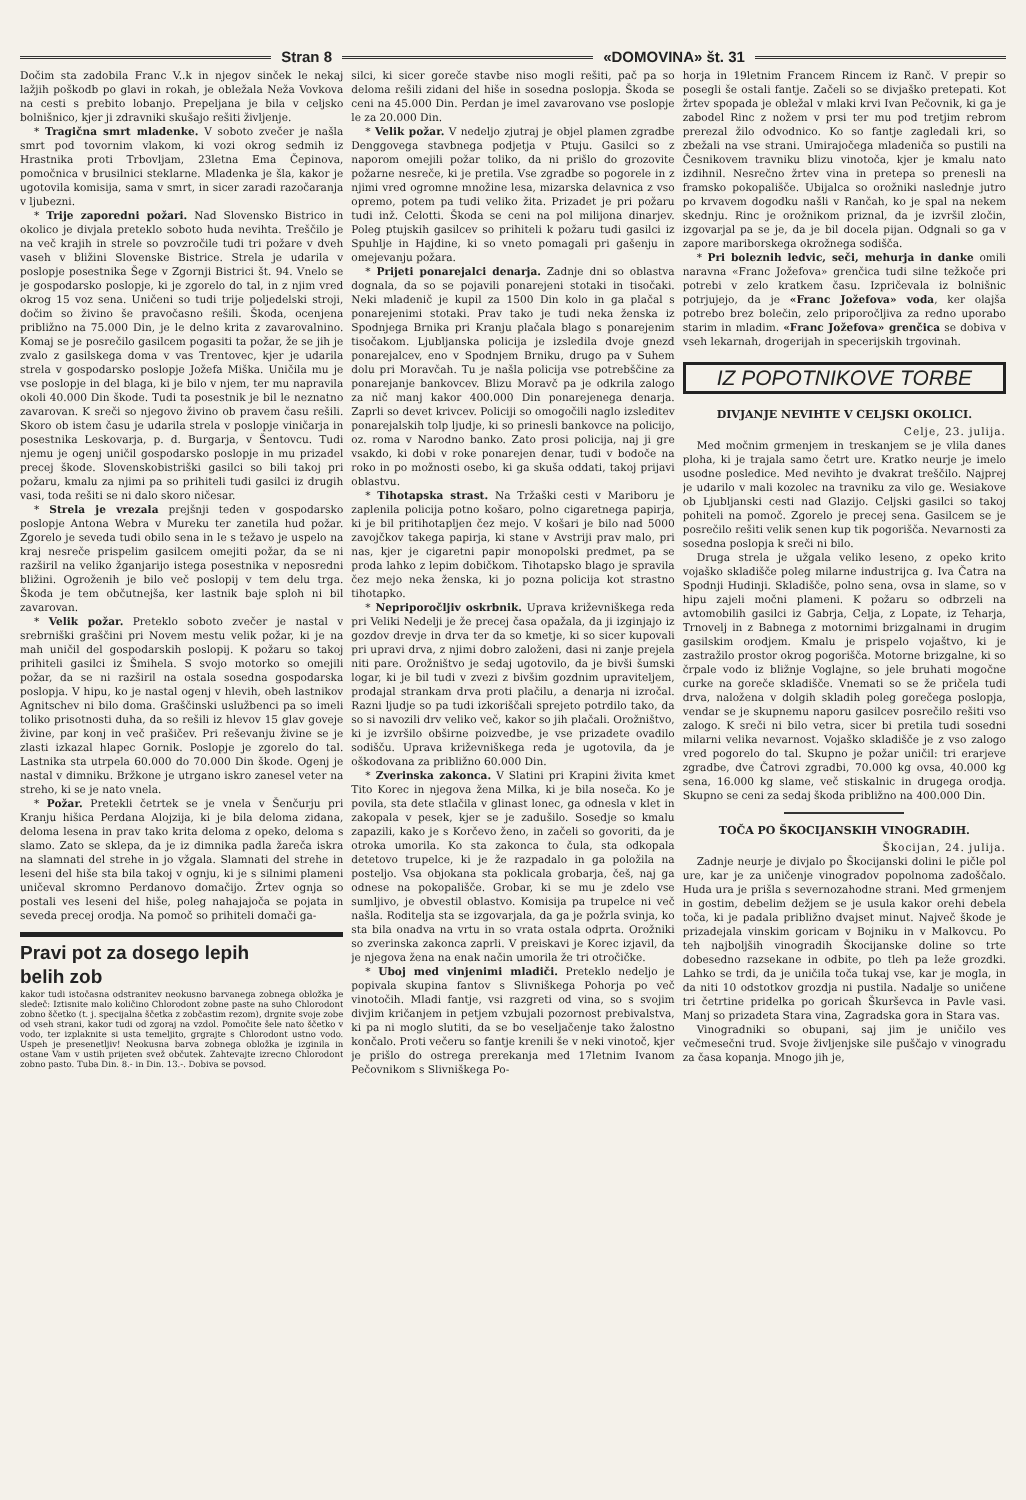Stran 8 «DOMOVINA» št. 31
Dočim sta zadobila Franc V..k in njegov sinček le nekaj lažjih poškodb po glavi in rokah, je obležala Neža Vovkova na cesti s prebito lobanjo. Prepeljana je bila v celjsko bolnišnico, kjer ji zdravniki skušajo rešiti življenje.
* Tragična smrt mladenke. V soboto zvečer je našla smrt pod tovornim vlakom, ki vozi okrog sedmih iz Hrastnika proti Trbovljam, 23letna Ema Čepinova, pomočnica v brusilnici steklarne. Mladenka je šla, kakor je ugotovila komisija, sama v smrt, in sicer zaradi razočaranja v ljubezni.
* Trije zaporedni požari. Nad Slovensko Bistrico in okolico je divjala preteklo soboto huda nevihta. Treščilo je na več krajih in strele so povzročile tudi tri požare v dveh vaseh v bližini Slovenske Bistrice. Strela je udarila v poslopje posestnika Šege v Zgornji Bistrici št. 94. Vnelo se je gospodarsko poslopje, ki je zgorelo do tal, in z njim vred okrog 15 voz sena. Uničeni so tudi trije poljedelski stroji, dočim so živino še pravočasno rešili. Škoda, ocenjena približno na 75.000 Din, je le delno krita z zavarovalnino. Komaj se je posrečilo gasilcem pogasiti ta požar, že se jih je zvalo z gasilskega doma v vas Trentovec, kjer je udarila strela v gospodarsko poslopje Jožefa Miška. Uničila mu je vse poslopje in del blaga, ki je bilo v njem, ter mu napravila okoli 40.000 Din škode. Tudi ta posestnik je bil le neznatno zavarovan. K sreči so njegovo živino ob pravem času rešili. Skoro ob istem času je udarila strela v poslopje viničarja in posestnika Leskovarja, p. d. Burgarja, v Šentovcu. Tudi njemu je ogenj uničil gospodarsko poslopje in mu prizadel precej škode. Slovenskobistriški gasilci so bili takoj pri požaru, kmalu za njimi pa so prihiteli tudi gasilci iz drugih vasi, toda rešiti se ni dalo skoro ničesar.
* Strela je vrezala prejšnji teden v gospodarsko poslopje Antona Webra v Mureku ter zanetila hud požar. Zgorelo je seveda tudi obilo sena in le s težavo je uspelo na kraj nesreče prispelim gasilcem omejiti požar, da se ni razširil na veliko žganjarijo istega posestnika v neposredni bližini. Ogroženih je bilo več poslopij v tem delu trga. Škoda je tem občutnejša, ker lastnik baje sploh ni bil zavarovan.
* Velik požar. Preteklo soboto zvečer je nastal v srebrniški graščini pri Novem mestu velik požar, ki je na mah uničil del gospodarskih poslopij. K požaru so takoj prihiteli gasilci iz Šmihela. S svojo motorko so omejili požar, da se ni razširil na ostala sosedna gospodarska poslopja. V hipu, ko je nastal ogenj v hlevih, obeh lastnikov Agnitschev ni bilo doma. Graščinski uslužbenci pa so imeli toliko prisotnosti duha, da so rešili iz hlevov 15 glav goveje živine, par konj in več prašičev. Pri reševanju živine se je zlasti izkazal hlapec Gornik. Poslopje je zgorelo do tal. Lastnika sta utrpela 60.000 do 70.000 Din škode. Ogenj je nastal v dimniku. Bržkone je utrgano iskro zanesel veter na streho, ki se je nato vnela.
* Požar. Pretekli četrtek se je vnela v Šenčurju pri Kranju hišica Perdana Alojzija, ki je bila deloma zidana, deloma lesena in prav tako krita deloma z opeko, deloma s slamo. Zato se sklepa, da je iz dimnika padla žareča iskra na slamnati del strehe in jo vžgala. Slamnati del strehe in leseni del hiše sta bila takoj v ognju, ki je s silnimi plameni uničeval skromno Perdanovo domačijo. Žrtev ognja so postali ves leseni del hiše, poleg nahajajoča se pojata in seveda precej orodja. Na pomoč so prihiteli domači ga-
Pravi pot za dosego lepih
belih zob
kakor tudi istočasna odstranitev neokusno barvanega zobnega obložka je sledeč: Iztisnite malo količino Chlorodont zobne paste na suho Chlorodont zobno ščetko (t. j. specijalna ščetka z zobčastim rezom), drgnite svoje zobe od vseh strani, kakor tudi od zgoraj na vzdol. Pomočite šele nato ščetko v vodo, ter izplaknite si usta temeljito, grgrajte s Chlorodont ustno vodo. Uspeh je presenetljiv! Neokusna barva zobnega obložka je izginila in ostane Vam v ustih prijeten svež občutek. Zahtevajte izrecno Chlorodont zobno pasto. Tuba Din. 8.- in Din. 13.-. Dobiva se povsod.
silci, ki sicer goreče stavbe niso mogli rešiti, pač pa so deloma rešili zidani del hiše in sosedna poslopja. Škoda se ceni na 45.000 Din. Perdan je imel zavarovano vse poslopje le za 20.000 Din.
* Velik požar. V nedeljo zjutraj je objel plamen zgradbe Denggovega stavbnega podjetja v Ptuju. Gasilci so z naporom omejili požar toliko, da ni prišlo do grozovite požarne nesreče, ki je pretila. Vse zgradbe so pogorele in z njimi vred ogromne množine lesa, mizarska delavnica z vso opremo, potem pa tudi veliko žita. Prizadet je pri požaru tudi inž. Celotti. Škoda se ceni na pol milijona dinarjev. Poleg ptujskih gasilcev so prihiteli k požaru tudi gasilci iz Spuhlje in Hajdine, ki so vneto pomagali pri gašenju in omejevanju požara.
* Prijeti ponarejalci denarja. Zadnje dni so oblastva dognala, da so se pojavili ponarejeni stotaki in tisočaki. Neki mladenič je kupil za 1500 Din kolo in ga plačal s ponarejenimi stotaki. Prav tako je tudi neka ženska iz Spodnjega Brnika pri Kranju plačala blago s ponarejenim tisočakom. Ljubljanska policija je izsledila dvoje gnezd ponarejalcev, eno v Spodnjem Brniku, drugo pa v Suhem dolu pri Moravčah. Tu je našla policija vse potrebščine za ponarejanje bankovcev. Blizu Moravč pa je odkrila zalogo za nič manj kakor 400.000 Din ponarejenega denarja. Zaprli so devet krivcev. Policiji so omogočili naglo izsleditev ponarejalskih tolp ljudje, ki so prinesli bankovce na policijo, oz. roma v Narodno banko. Zato prosi policija, naj ji gre vsakdo, ki dobi v roke ponarejen denar, tudi v bodoče na roko in po možnosti osebo, ki ga skuša oddati, takoj prijavi oblastvu.
* Tihotapska strast. Na Tržaški cesti v Mariboru je zaplenila policija potno košaro, polno cigaretnega papirja, ki je bil pritihotapljen čez mejo. V košari je bilo nad 5000 zavojčkov takega papirja, ki stane v Avstriji prav malo, pri nas, kjer je cigaretni papir monopolski predmet, pa se proda lahko z lepim dobičkom. Tihotapsko blago je spravila čez mejo neka ženska, ki jo pozna policija kot strastno tihotapko.
* Nepriporočljiv oskrbnik. Uprava križevniškega reda pri Veliki Nedelji je že precej časa opažala, da ji izginjajo iz gozdov drevje in drva ter da so kmetje, ki so sicer kupovali pri upravi drva, z njimi dobro založeni, dasi ni zanje prejela niti pare. Orožništvo je sedaj ugotovilo, da je bivši šumski logar, ki je bil tudi v zvezi z bivšim gozdnim upraviteljem, prodajal strankam drva proti plačilu, a denarja ni izročal. Razni ljudje so pa tudi izkoriščali sprejeto potrdilo tako, da so si navozili drv veliko več, kakor so jih plačali. Orožništvo, ki je izvršilo obširne poizvedbe, je vse prizadete ovadilo sodišču. Uprava križevniškega reda je ugotovila, da je oškodovana za približno 60.000 Din.
* Zverinska zakonca. V Slatini pri Krapini živita kmet Tito Korec in njegova žena Milka, ki je bila noseča. Ko je povila, sta dete stlačila v glinast lonec, ga odnesla v klet in zakopala v pesek, kjer se je zadušilo. Sosedje so kmalu zapazili, kako je s Korčevo ženo, in začeli so govoriti, da je otroka umorila. Ko sta zakonca to čula, sta odkopala detetovo trupelce, ki je že razpadalo in ga položila na posteljo. Vsa objokana sta poklicala grobarja, češ, naj ga odnese na pokopališče. Grobar, ki se mu je zdelo vse sumljivo, je obvestil oblastvo. Komisija pa trupelce ni več našla. Roditelja sta se izgovarjala, da ga je požrla svinja, ko sta bila onadva na vrtu in so vrata ostala odprta. Orožniki so zverinska zakonca zaprli. V preiskavi je Korec izjavil, da je njegova žena na enak način umorila že tri otročičke.
* Uboj med vinjenimi mladiči. Preteklo nedeljo je popivala skupina fantov s Slivniškega Pohorja po več vinotočih. Mladi fantje, vsi razgreti od vina, so s svojim divjim kričanjem in petjem vzbujali pozornost prebivalstva, ki pa ni moglo slutiti, da se bo veseljačenje tako žalostno končalo. Proti večeru so fantje krenili še v neki vinotoč, kjer je prišlo do ostrega prerekanja med 17letnim Ivanom Pečovnikom s Slivniškega Po-
horja in 19letnim Francem Rincem iz Ranč. V prepir so posegli še ostali fantje. Začeli so se divjaško pretepati. Kot žrtev spopada je obležal v mlaki krvi Ivan Pečovnik, ki ga je zabodel Rinc z nožem v prsi ter mu pod tretjim rebrom prerezal žilo odvodnico. Ko so fantje zagledali kri, so zbežali na vse strani. Umirajočega mladeniča so pustili na Česnikovem travniku blizu vinotoča, kjer je kmalu nato izdihnil. Nesrečno žrtev vina in pretepa so prenesli na framsko pokopališče. Ubijalca so orožniki naslednje jutro po krvavem dogodku našli v Rančah, ko je spal na nekem skednju. Rinc je orožnikom priznal, da je izvršil zločin, izgovarjal pa se je, da je bil docela pijan. Odgnali so ga v zapore mariborskega okrožnega sodišča.
* Pri boleznih ledvic, seči, mehurja in danke omili naravna «Franc Jožefova» grenčica tudi silne težkoče pri potrebi v zelo kratkem času. Izpričevala iz bolnišnic potrjujejo, da je «Franc Jožefova» voda, ker olajša potrebo brez bolečin, zelo priporočljiva za redno uporabo starim in mladim. «Franc Jožefova» grenčica se dobiva v vseh lekarnah, drogerijah in specerijskih trgovinah.
IZ POPOTNIKOVE TORBE
DIVJANJE NEVIHTE V CELJSKI OKOLICI.
Celje, 23. julija.
Med močnim grmenjem in treskanjem se je vlila danes ploha, ki je trajala samo četrt ure. Kratko neurje je imelo usodne posledice. Med nevihto je dvakrat treščilo. Najprej je udarilo v mali kozolec na travniku za vilo ge. Wesiakove ob Ljubljanski cesti nad Glazijo. Celjski gasilci so takoj pohiteli na pomoč. Zgorelo je precej sena. Gasilcem se je posrečilo rešiti velik senen kup tik pogorišča. Nevarnosti za sosedna poslopja k sreči ni bilo.
Druga strela je užgala veliko leseno, z opeko krito vojaško skladišče poleg milarne industrijca g. Iva Čatra na Spodnji Hudinji. Skladišče, polno sena, ovsa in slame, so v hipu zajeli močni plameni. K požaru so odbrzeli na avtomobilih gasilci iz Gabrja, Celja, z Lopate, iz Teharja, Trnovelj in z Babnega z motornimi brizgalnami in drugim gasilskim orodjem. Kmalu je prispelo vojaštvo, ki je zastražilo prostor okrog pogorišča. Motorne brizgalne, ki so črpale vodo iz bližnje Voglajne, so jele bruhati mogočne curke na goreče skladišče. Vnemati so se že pričela tudi drva, naložena v dolgih skladih poleg gorečega poslopja, vendar se je skupnemu naporu gasilcev posrečilo rešiti vso zalogo. K sreči ni bilo vetra, sicer bi pretila tudi sosedni milarni velika nevarnost. Vojaško skladišče je z vso zalogo vred pogorelo do tal. Skupno je požar uničil: tri erarjeve zgradbe, dve Čatrovi zgradbi, 70.000 kg ovsa, 40.000 kg sena, 16.000 kg slame, več stiskalnic in drugega orodja. Skupno se ceni za sedaj škoda približno na 400.000 Din.
TOČA PO ŠKOCIJANSKIH VINOGRADIH.
Škocijan, 24. julija.
Zadnje neurje je divjalo po Škocijanski dolini le pičle pol ure, kar je za uničenje vinogradov popolnoma zadoščalo. Huda ura je prišla s severnozahodne strani. Med grmenjem in gostim, debelim dežjem se je usula kakor orehi debela toča, ki je padala približno dvajset minut. Največ škode je prizadejala vinskim goricam v Bojniku in v Malkovcu. Po teh najboljših vinogradih Škocijanske doline so trte dobesedno razsekane in odbite, po tleh pa leže grozdki. Lahko se trdi, da je uničila toča tukaj vse, kar je mogla, in da niti 10 odstotkov grozdja ni pustila. Nadalje so uničene tri četrtine pridelka po goricah Škurševca in Pavle vasi. Manj so prizadeta Stara vina, Zagradska gora in Stara vas.
Vinogradniki so obupani, saj jim je uničilo ves večmesečni trud. Svoje življenjske sile puščajo v vinogradu za časa kopanja. Mnogo jih je,